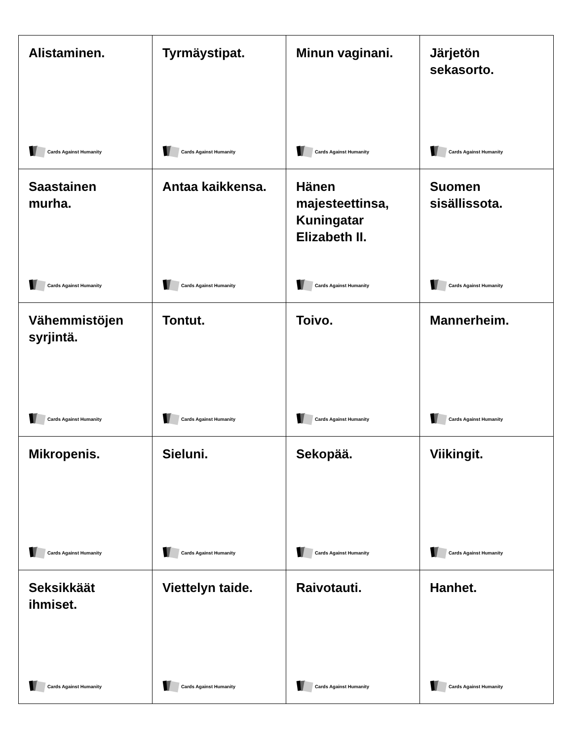| Alistaminen. Cards Against Humanity | Tyrmäystipat. Cards Against Humanity | Minun vaginani. Cards Against Humanity | Järjetön sekasorto. Cards Against Humanity |
| Saastainen murha. Cards Against Humanity | Antaa kaikkensa. Cards Against Humanity | Hänen majesteettinsa, Kuningatar Elizabeth II. Cards Against Humanity | Suomen sisällissota. Cards Against Humanity |
| Vähemmistöjen syrjintä. Cards Against Humanity | Tontut. Cards Against Humanity | Toivo. Cards Against Humanity | Mannerheim. Cards Against Humanity |
| Mikropenis. Cards Against Humanity | Sieluni. Cards Against Humanity | Sekopää. Cards Against Humanity | Viikingit. Cards Against Humanity |
| Seksikkäät ihmiset. Cards Against Humanity | Viettelyn taide. Cards Against Humanity | Raivotauti. Cards Against Humanity | Hanhet. Cards Against Humanity |